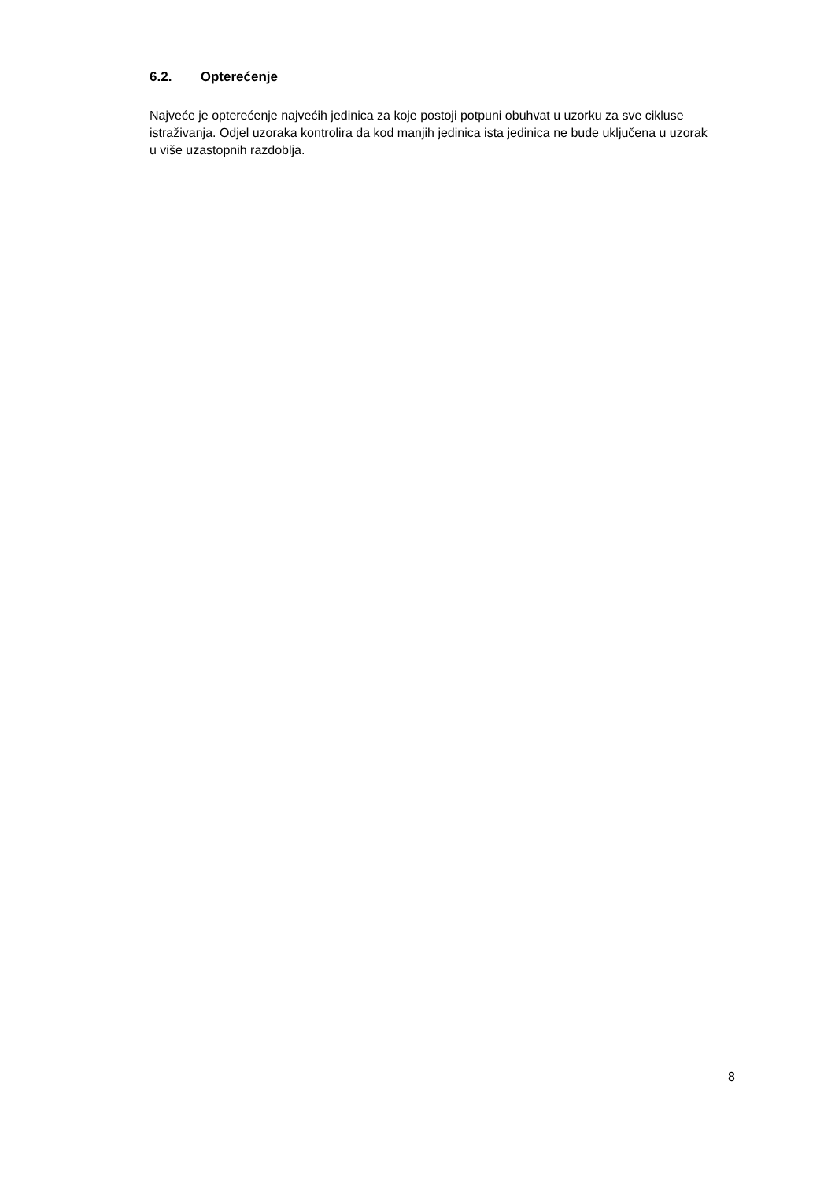6.2. Opterećenje
Najveće je opterećenje najvećih jedinica za koje postoji potpuni obuhvat u uzorku za sve cikluse istraživanja. Odjel uzoraka kontrolira da kod manjih jedinica ista jedinica ne bude uključena u uzorak u više uzastopnih razdoblja.
8